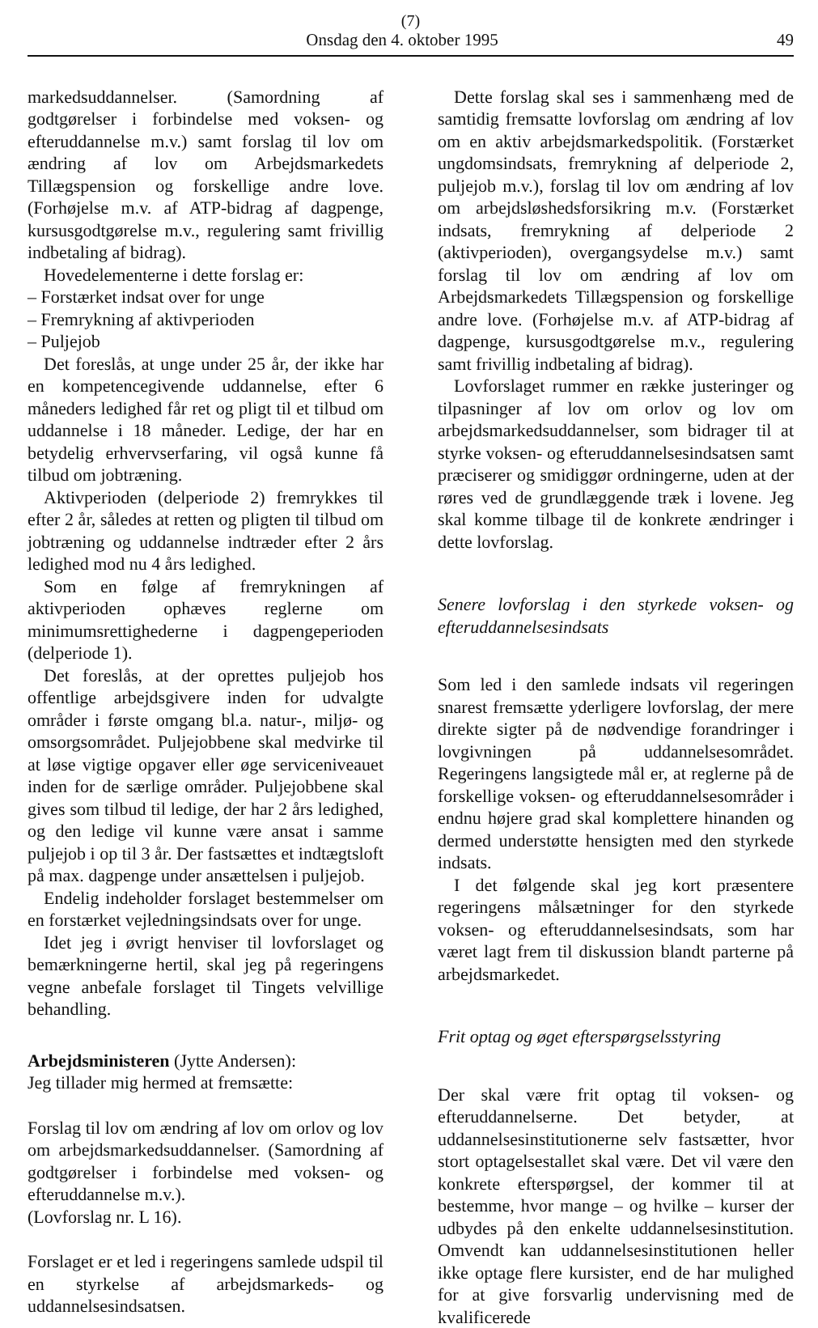(7)
Onsdag den 4. oktober 1995 49
markedsuddannelser. (Samordning af godtgørelser i forbindelse med voksen- og efteruddannelse m.v.) samt forslag til lov om ændring af lov om Arbejdsmarkedets Tillægspension og forskellige andre love. (Forhøjelse m.v. af ATP-bidrag af dagpenge, kursusgodtgørelse m.v., regulering samt frivillig indbetaling af bidrag).
Hovedelementerne i dette forslag er:
– Forstærket indsat over for unge
– Fremrykning af aktivperioden
– Puljejob
Det foreslås, at unge under 25 år, der ikke har en kompetencegivende uddannelse, efter 6 måneders ledighed får ret og pligt til et tilbud om uddannelse i 18 måneder. Ledige, der har en betydelig erhvervserfaring, vil også kunne få tilbud om jobtræning.
Aktivperioden (delperiode 2) fremrykkes til efter 2 år, således at retten og pligten til tilbud om jobtræning og uddannelse indtræder efter 2 års ledighed mod nu 4 års ledighed.
Som en følge af fremrykningen af aktivperioden ophæves reglerne om minimumsrettighederne i dagpengeperioden (delperiode 1).
Det foreslås, at der oprettes puljejob hos offentlige arbejdsgivere inden for udvalgte områder i første omgang bl.a. natur-, miljø- og omsorgsområdet. Puljejobbene skal medvirke til at løse vigtige opgaver eller øge serviceniveauet inden for de særlige områder. Puljejobbene skal gives som tilbud til ledige, der har 2 års ledighed, og den ledige vil kunne være ansat i samme puljejob i op til 3 år. Der fastsættes et indtægtsloft på max. dagpenge under ansættelsen i puljejob.
Endelig indeholder forslaget bestemmelser om en forstærket vejledningsindsats over for unge.
Idet jeg i øvrigt henviser til lovforslaget og bemærkningerne hertil, skal jeg på regeringens vegne anbefale forslaget til Tingets velvillige behandling.
Arbejdsministeren (Jytte Andersen):
Jeg tillader mig hermed at fremsætte:
Forslag til lov om ændring af lov om orlov og lov om arbejdsmarkedsuddannelser. (Samordning af godtgørelser i forbindelse med voksen- og efteruddannelse m.v.).
(Lovforslag nr. L 16).
Forslaget er et led i regeringens samlede udspil til en styrkelse af arbejdsmarkeds- og uddannelsesindsatsen.
Dette forslag skal ses i sammenhæng med de samtidig fremsatte lovforslag om ændring af lov om en aktiv arbejdsmarkedspolitik. (Forstærket ungdomsindsats, fremrykning af delperiode 2, puljejob m.v.), forslag til lov om ændring af lov om arbejdsløshedsforsikring m.v. (Forstærket indsats, fremrykning af delperiode 2 (aktivperioden), overgangsydelse m.v.) samt forslag til lov om ændring af lov om Arbejdsmarkedets Tillægspension og forskellige andre love. (Forhøjelse m.v. af ATP-bidrag af dagpenge, kursusgodtgørelse m.v., regulering samt frivillig indbetaling af bidrag).
Lovforslaget rummer en række justeringer og tilpasninger af lov om orlov og lov om arbejdsmarkedsuddannelser, som bidrager til at styrke voksen- og efteruddannelsesindsatsen samt præciserer og smidiggør ordningerne, uden at der røres ved de grundlæggende træk i lovene. Jeg skal komme tilbage til de konkrete ændringer i dette lovforslag.
Senere lovforslag i den styrkede voksen- og efteruddannelsesindsats
Som led i den samlede indsats vil regeringen snarest fremsætte yderligere lovforslag, der mere direkte sigter på de nødvendige forandringer i lovgivningen på uddannelsesområdet. Regeringens langsigtede mål er, at reglerne på de forskellige voksen- og efteruddannelsesområder i endnu højere grad skal komplettere hinanden og dermed understøtte hensigten med den styrkede indsats.
I det følgende skal jeg kort præsentere regeringens målsætninger for den styrkede voksen- og efteruddannelsesindsats, som har været lagt frem til diskussion blandt parterne på arbejdsmarkedet.
Frit optag og øget efterspørgselsstyring
Der skal være frit optag til voksen- og efteruddannelserne. Det betyder, at uddannelsesinstitutionerne selv fastsætter, hvor stort optagelsestallet skal være. Det vil være den konkrete efterspørgsel, der kommer til at bestemme, hvor mange – og hvilke – kurser der udbydes på den enkelte uddannelsesinstitution. Omvendt kan uddannelsesinstitutionen heller ikke optage flere kursister, end de har mulighed for at give forsvarlig undervisning med de kvalificerede